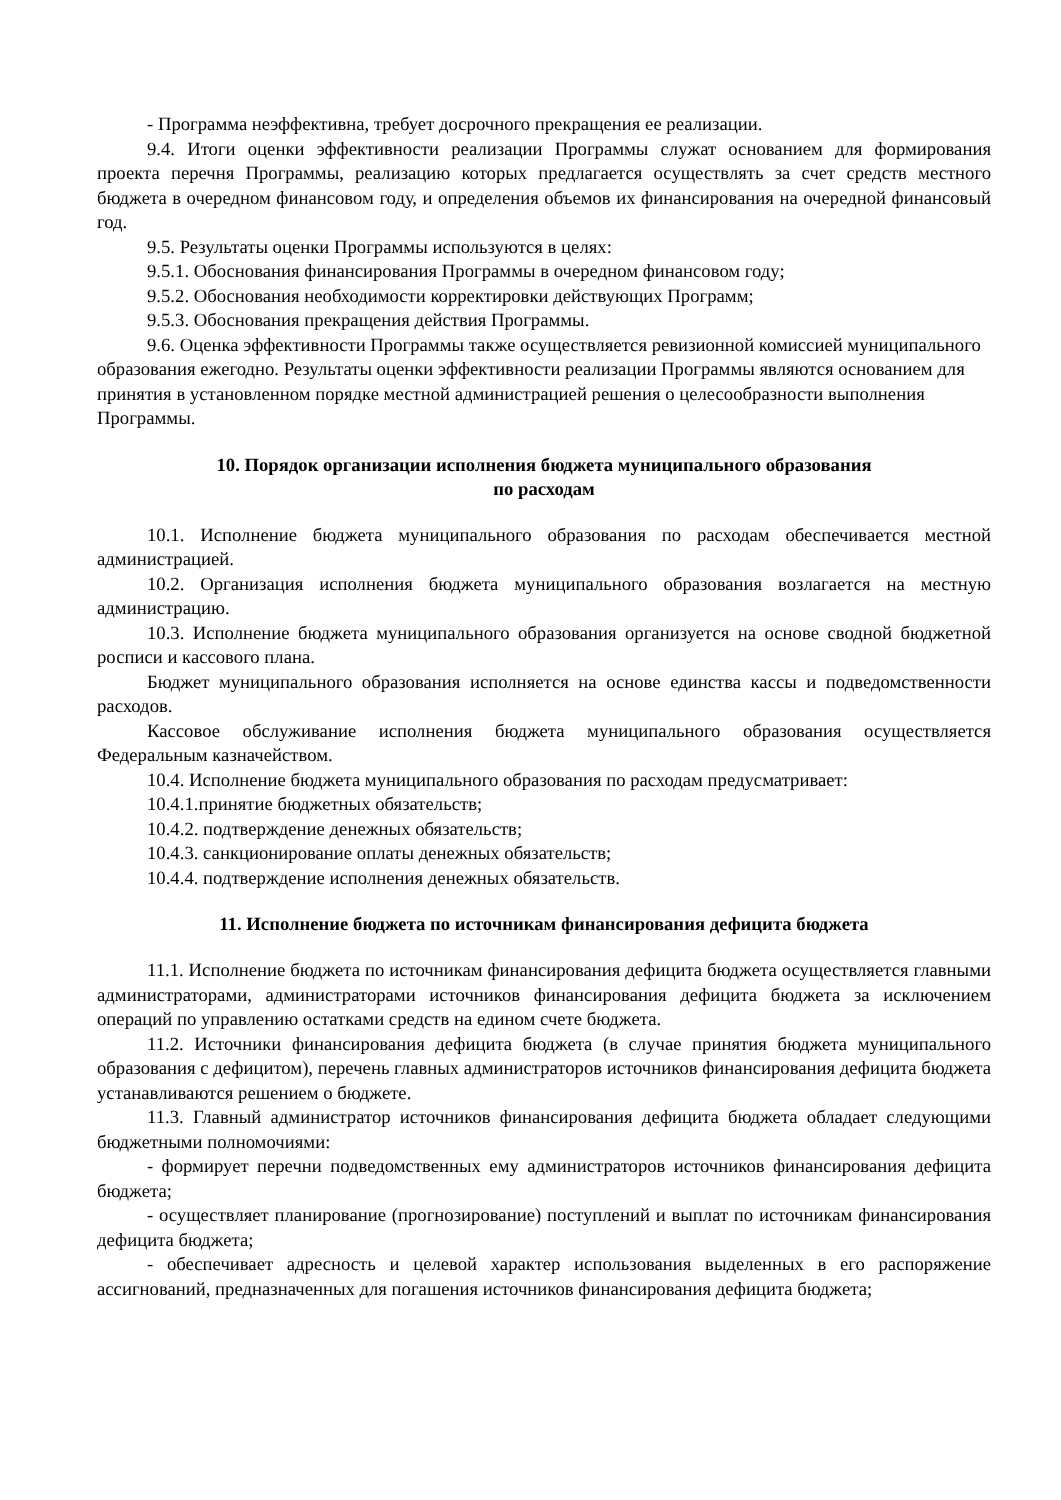- Программа неэффективна, требует досрочного прекращения ее реализации.
9.4. Итоги оценки эффективности реализации Программы служат основанием для формирования проекта перечня Программы, реализацию которых предлагается осуществлять за счет средств местного бюджета в очередном финансовом году, и определения объемов их финансирования на очередной финансовый год.
9.5. Результаты оценки Программы используются в целях:
9.5.1. Обоснования финансирования Программы в очередном финансовом году;
9.5.2. Обоснования необходимости корректировки действующих Программ;
9.5.3. Обоснования прекращения действия Программы.
9.6. Оценка эффективности Программы также осуществляется ревизионной комиссией муниципального образования ежегодно. Результаты оценки эффективности реализации Программы являются основанием для принятия в установленном порядке местной администрацией решения о целесообразности выполнения Программы.
10. Порядок организации исполнения бюджета муниципального образования
по расходам
10.1. Исполнение бюджета муниципального образования по расходам обеспечивается местной администрацией.
10.2. Организация исполнения бюджета муниципального образования возлагается на местную администрацию.
10.3. Исполнение бюджета муниципального образования организуется на основе сводной бюджетной росписи и кассового плана.
Бюджет муниципального образования исполняется на основе единства кассы и подведомственности расходов.
Кассовое обслуживание исполнения бюджета муниципального образования осуществляется Федеральным казначейством.
10.4. Исполнение бюджета муниципального образования по расходам предусматривает:
10.4.1.принятие бюджетных обязательств;
10.4.2. подтверждение денежных обязательств;
10.4.3. санкционирование оплаты денежных обязательств;
10.4.4. подтверждение исполнения денежных обязательств.
11. Исполнение бюджета по источникам финансирования дефицита бюджета
11.1. Исполнение бюджета по источникам финансирования дефицита бюджета осуществляется главными администраторами, администраторами источников финансирования дефицита бюджета за исключением операций по управлению остатками средств на едином счете бюджета.
11.2. Источники финансирования дефицита бюджета (в случае принятия бюджета муниципального образования с дефицитом), перечень главных администраторов источников финансирования дефицита бюджета устанавливаются решением о бюджете.
11.3. Главный администратор источников финансирования дефицита бюджета обладает следующими бюджетными полномочиями:
- формирует перечни подведомственных ему администраторов источников финансирования дефицита бюджета;
- осуществляет планирование (прогнозирование) поступлений и выплат по источникам финансирования дефицита бюджета;
- обеспечивает адресность и целевой характер использования выделенных в его распоряжение ассигнований, предназначенных для погашения источников финансирования дефицита бюджета;